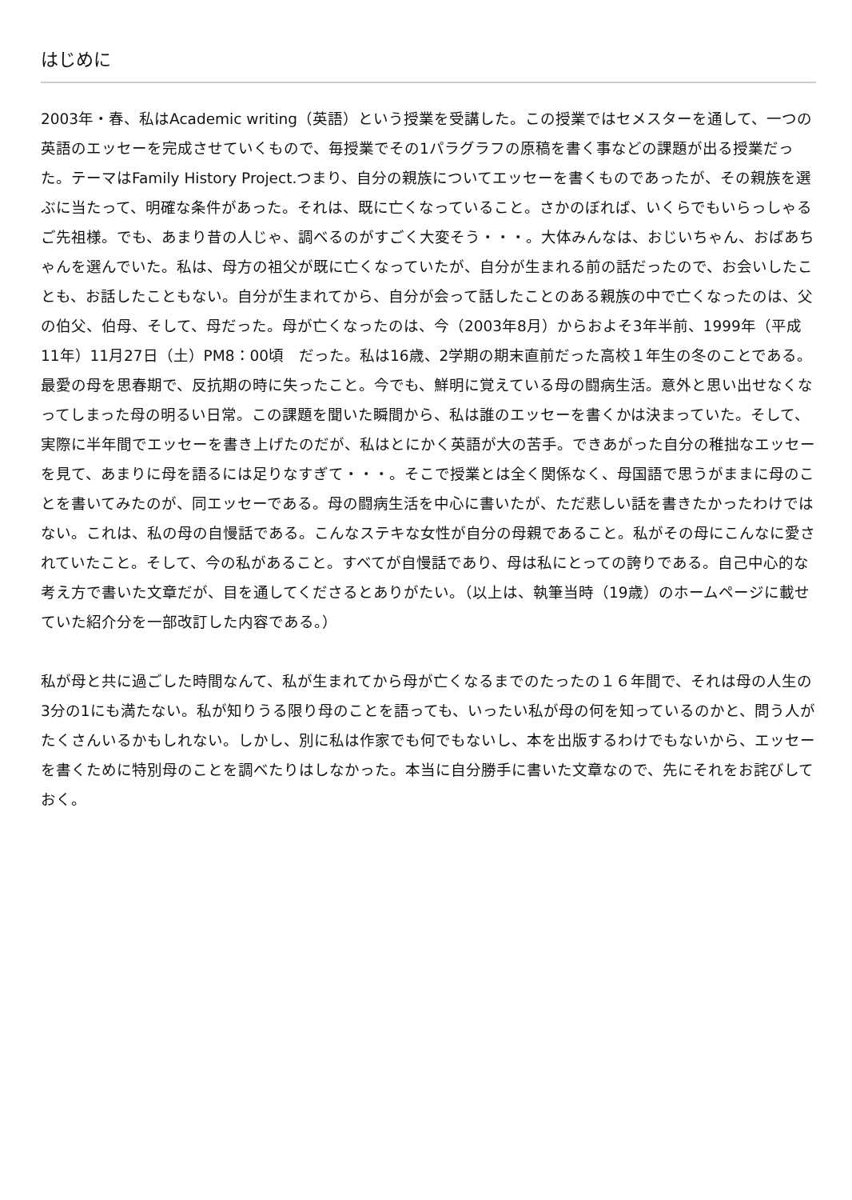はじめに
2003年・春、私はAcademic writing（英語）という授業を受講した。この授業ではセメスターを通して、一つの英語のエッセーを完成させていくもので、毎授業でその1パラグラフの原稿を書く事などの課題が出る授業だった。テーマはFamily History Project.つまり、自分の親族についてエッセーを書くものであったが、その親族を選ぶに当たって、明確な条件があった。それは、既に亡くなっていること。さかのぼれば、いくらでもいらっしゃるご先祖様。でも、あまり昔の人じゃ、調べるのがすごく大変そう・・・。大体みんなは、おじいちゃん、おばあちゃんを選んでいた。私は、母方の祖父が既に亡くなっていたが、自分が生まれる前の話だったので、お会いしたことも、お話したこともない。自分が生まれてから、自分が会って話したことのある親族の中で亡くなったのは、父の伯父、伯母、そして、母だった。母が亡くなったのは、今（2003年8月）からおよそ3年半前、1999年（平成11年）11月27日（土）PM8：00頃　だった。私は16歳、2学期の期末直前だった高校１年生の冬のことである。最愛の母を思春期で、反抗期の時に失ったこと。今でも、鮮明に覚えている母の闘病生活。意外と思い出せなくなってしまった母の明るい日常。この課題を聞いた瞬間から、私は誰のエッセーを書くかは決まっていた。そして、実際に半年間でエッセーを書き上げたのだが、私はとにかく英語が大の苦手。できあがった自分の稚拙なエッセーを見て、あまりに母を語るには足りなすぎて・・・。そこで授業とは全く関係なく、母国語で思うがままに母のことを書いてみたのが、同エッセーである。母の闘病生活を中心に書いたが、ただ悲しい話を書きたかったわけではない。これは、私の母の自慢話である。こんなステキな女性が自分の母親であること。私がその母にこんなに愛されていたこと。そして、今の私があること。すべてが自慢話であり、母は私にとっての誇りである。自己中心的な考え方で書いた文章だが、目を通してくださるとありがたい。（以上は、執筆当時（19歳）のホームページに載せていた紹介分を一部改訂した内容である。）
私が母と共に過ごした時間なんて、私が生まれてから母が亡くなるまでのたったの１６年間で、それは母の人生の3分の1にも満たない。私が知りうる限り母のことを語っても、いったい私が母の何を知っているのかと、問う人がたくさんいるかもしれない。しかし、別に私は作家でも何でもないし、本を出版するわけでもないから、エッセーを書くために特別母のことを調べたりはしなかった。本当に自分勝手に書いた文章なので、先にそれをお詫びしておく。